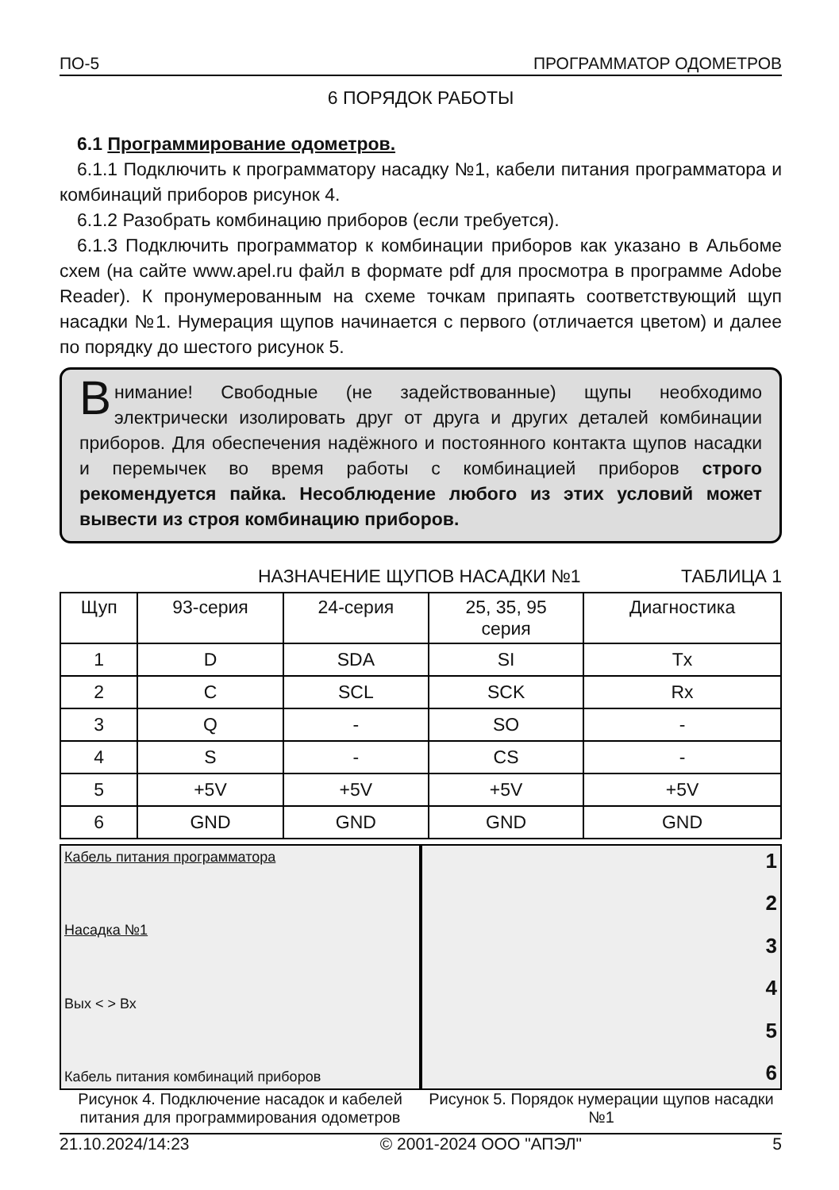ПО-5 ПРОГРАММАТОР ОДОМЕТРОВ
6 ПОРЯДОК РАБОТЫ
6.1 Программирование одометров.
6.1.1 Подключить к программатору насадку №1, кабели питания программатора и комбинаций приборов рисунок 4.
6.1.2 Разобрать комбинацию приборов (если требуется).
6.1.3 Подключить программатор к комбинации приборов как указано в Альбоме схем (на сайте www.apel.ru файл в формате pdf для просмотра в программе Adobe Reader). К пронумерованным на схеме точкам припаять соответствующий щуп насадки №1. Нумерация щупов начинается с первого (отличается цветом) и далее по порядку до шестого рисунок 5.
Внимание! Свободные (не задействованные) щупы необходимо электрически изолировать друг от друга и других деталей комбинации приборов. Для обеспечения надёжного и постоянного контакта щупов насадки и перемычек во время работы с комбинацией приборов строго рекомендуется пайка. Несоблюдение любого из этих условий может вывести из строя комбинацию приборов.
НАЗНАЧЕНИЕ ЩУПОВ НАСАДКИ №1 ТАБЛИЦА 1
| Щуп | 93-серия | 24-серия | 25, 35, 95 серия | Диагностика |
| --- | --- | --- | --- | --- |
| 1 | D | SDA | SI | Tx |
| 2 | C | SCL | SCK | Rx |
| 3 | Q | - | SO | - |
| 4 | S | - | CS | - |
| 5 | +5V | +5V | +5V | +5V |
| 6 | GND | GND | GND | GND |
Кабель питания программатора
Насадка №1
Вых < > Вх
Кабель питания комбинаций приборов
Рисунок 4. Подключение насадок и кабелей питания для программирования одометров
123456
Рисунок 5. Порядок нумерации щупов насадки №1
21.10.2024/14:23 © 2001-2024 ООО "АПЭЛ" 5